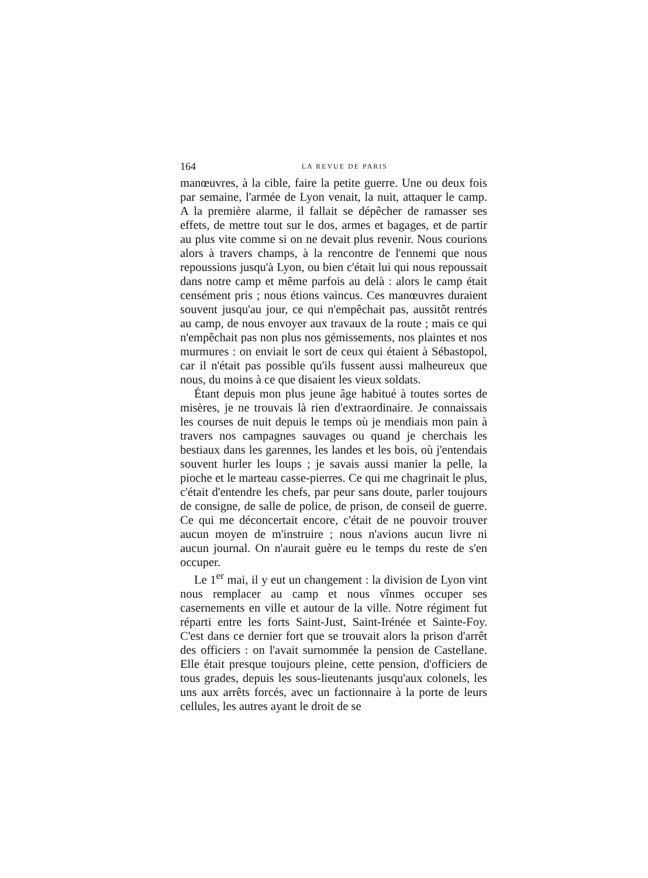164 LA REVUE DE PARIS
manœuvres, à la cible, faire la petite guerre. Une ou deux fois par semaine, l'armée de Lyon venait, la nuit, attaquer le camp. A la première alarme, il fallait se dépêcher de ramasser ses effets, de mettre tout sur le dos, armes et bagages, et de partir au plus vite comme si on ne devait plus revenir. Nous courions alors à travers champs, à la rencontre de l'ennemi que nous repoussions jusqu'à Lyon, ou bien c'était lui qui nous repoussait dans notre camp et même parfois au delà : alors le camp était censément pris ; nous étions vaincus. Ces manœuvres duraient souvent jusqu'au jour, ce qui n'empêchait pas, aussitôt rentrés au camp, de nous envoyer aux travaux de la route ; mais ce qui n'empêchait pas non plus nos gémissements, nos plaintes et nos murmures : on enviait le sort de ceux qui étaient à Sébastopol, car il n'était pas possible qu'ils fussent aussi malheureux que nous, du moins à ce que disaient les vieux soldats.
Étant depuis mon plus jeune âge habitué à toutes sortes de misères, je ne trouvais là rien d'extraordinaire. Je connaissais les courses de nuit depuis le temps où je mendiais mon pain à travers nos campagnes sauvages ou quand je cherchais les bestiaux dans les garennes, les landes et les bois, où j'entendais souvent hurler les loups ; je savais aussi manier la pelle, la pioche et le marteau casse-pierres. Ce qui me chagrinait le plus, c'était d'entendre les chefs, par peur sans doute, parler toujours de consigne, de salle de police, de prison, de conseil de guerre. Ce qui me déconcertait encore, c'était de ne pouvoir trouver aucun moyen de m'instruire ; nous n'avions aucun livre ni aucun journal. On n'aurait guère eu le temps du reste de s'en occuper.
Le 1<sup>er</sup> mai, il y eut un changement : la division de Lyon vint nous remplacer au camp et nous vînmes occuper ses casernements en ville et autour de la ville. Notre régiment fut réparti entre les forts Saint-Just, Saint-Irénée et Sainte-Foy. C'est dans ce dernier fort que se trouvait alors la prison d'arrêt des officiers : on l'avait surnommée la pension de Castellane. Elle était presque toujours pleine, cette pension, d'officiers de tous grades, depuis les sous-lieutenants jusqu'aux colonels, les uns aux arrêts forcés, avec un factionnaire à la porte de leurs cellules, les autres ayant le droit de se